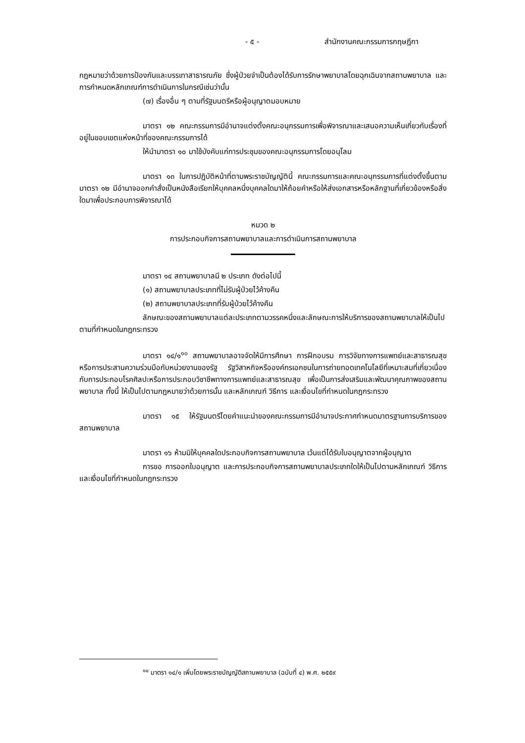- ๕ - สำนักงานคณะกรรมการกฤษฎีกา
กฎหมายว่าด้วยการป้องกันและบรรเทาสาธารณภัย ซึ่งผู้ป่วยจำเป็นต้องได้รับการรักษาพยาบาลโดยฉุกเฉินจากสถานพยาบาล และการกำหนดหลักเกณฑ์การดำเนินการในกรณีเช่นว่านั้น
(๗) เรื่องอื่น ๆ ตามที่รัฐมนตรีหรือผู้อนุญาตมอบหมาย
มาตรา ๑๒ คณะกรรมการมีอำนาจแต่งตั้งคณะอนุกรรมการเพื่อพิจารณาและเสนอความเห็นเกี่ยวกับเรื่องที่อยู่ในขอบเขตแห่งหน้าที่ของคณะกรรมการได้
ให้นำมาตรา ๑๐ มาใช้บังคับแก่การประชุมของคณะอนุกรรมการโดยอนุโลม
มาตรา ๑๓ ในการปฏิบัติหน้าที่ตามพระราชบัญญัตินี้ คณะกรรมการและคณะอนุกรรมการที่แต่งตั้งขึ้นตามมาตรา ๑๒ มีอำนาจออกคำสั่งเป็นหนังสือเรียกให้บุคคลหนึ่งบุคคลใดมาให้ถ้อยคำหรือให้ส่งเอกสารหรือหลักฐานที่เกี่ยวข้องหรือสิ่งใดมาเพื่อประกอบการพิจารณาได้
หมวด ๒
การประกอบกิจการสถานพยาบาลและการดำเนินการสถานพยาบาล
มาตรา ๑๔ สถานพยาบาลมี ๒ ประเภท ดังต่อไปนี้
(๑) สถานพยาบาลประเภทที่ไม่รับผู้ป่วยไว้ค้างคืน
(๒) สถานพยาบาลประเภทที่รับผู้ป่วยไว้ค้างคืน
ลักษณะของสถานพยาบาลแต่ละประเภทตามวรรคหนึ่งและลักษณะการให้บริการของสถานพยาบาลให้เป็นไปตามที่กำหนดในกฎกระทรวง
มาตรา ๑๔/๑<sup>๑๐</sup> สถานพยาบาลอาจจัดให้มีการศึกษา การฝึกอบรม การวิจัยทางการแพทย์และสาธารณสุข หรือการประสานความร่วมมือกับหน่วยงานของรัฐ รัฐวิสาหกิจหรือองค์กรเอกชนในการถ่ายทอดเทคโนโลยีที่เหมาะสมที่เกี่ยวเนื่องกับการประกอบโรคศิลปะหรือการประกอบวิชาชีพทางการแพทย์และสาธารณสุข เพื่อเป็นการส่งเสริมและพัฒนาคุณภาพของสถานพยาบาล ทั้งนี้ ให้เป็นไปตามกฎหมายว่าด้วยการนั้น และหลักเกณฑ์ วิธีการ และเงื่อนไขที่กำหนดในกฎกระทรวง
มาตรา ๑๕ ให้รัฐมนตรีโดยคำแนะนำของคณะกรรมการมีอำนาจประกาศกำหนดมาตรฐานการบริการของสถานพยาบาล
มาตรา ๑๖ ห้ามมิให้บุคคลใดประกอบกิจการสถานพยาบาล เว้นแต่ได้รับใบอนุญาตจากผู้อนุญาต
การขอ การออกใบอนุญาต และการประกอบกิจการสถานพยาบาลประเภทใดให้เป็นไปตามหลักเกณฑ์ วิธีการ และเงื่อนไขที่กำหนดในกฎกระทรวง
<sup>๑๐</sup> มาตรา ๑๔/๑ เพิ่มโดยพระราชบัญญัติสถานพยาบาล (ฉบับที่ ๔) พ.ศ. ๒๕๕๙